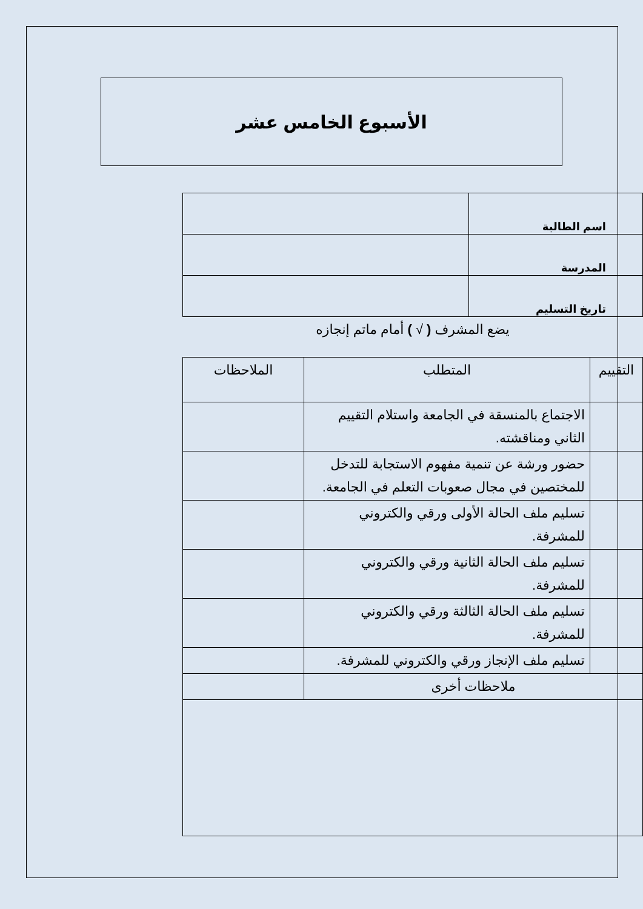الأسبوع الخامس عشر
| اسم الطالبة | |
| المدرسة | |
| تاريخ التسليم | |
يضع المشرف ( √ ) أمام ماتم إنجازه
| التقييم | المتطلب | الملاحظات |
| --- | --- | --- |
| | الاجتماع بالمنسقة في الجامعة واستلام التقييم الثاني ومناقشته. | |
| | حضور ورشة عن تنمية مفهوم الاستجابة للتدخل للمختصين في مجال صعوبات التعلم في الجامعة. | |
| | تسليم ملف الحالة الأولى ورقي والكتروني للمشرفة. | |
| | تسليم ملف الحالة الثانية ورقي والكتروني للمشرفة. | |
| | تسليم ملف الحالة الثالثة ورقي والكتروني للمشرفة. | |
| | تسليم ملف الإنجاز ورقي والكتروني للمشرفة. | |
| ملاحظات أخرى | | |